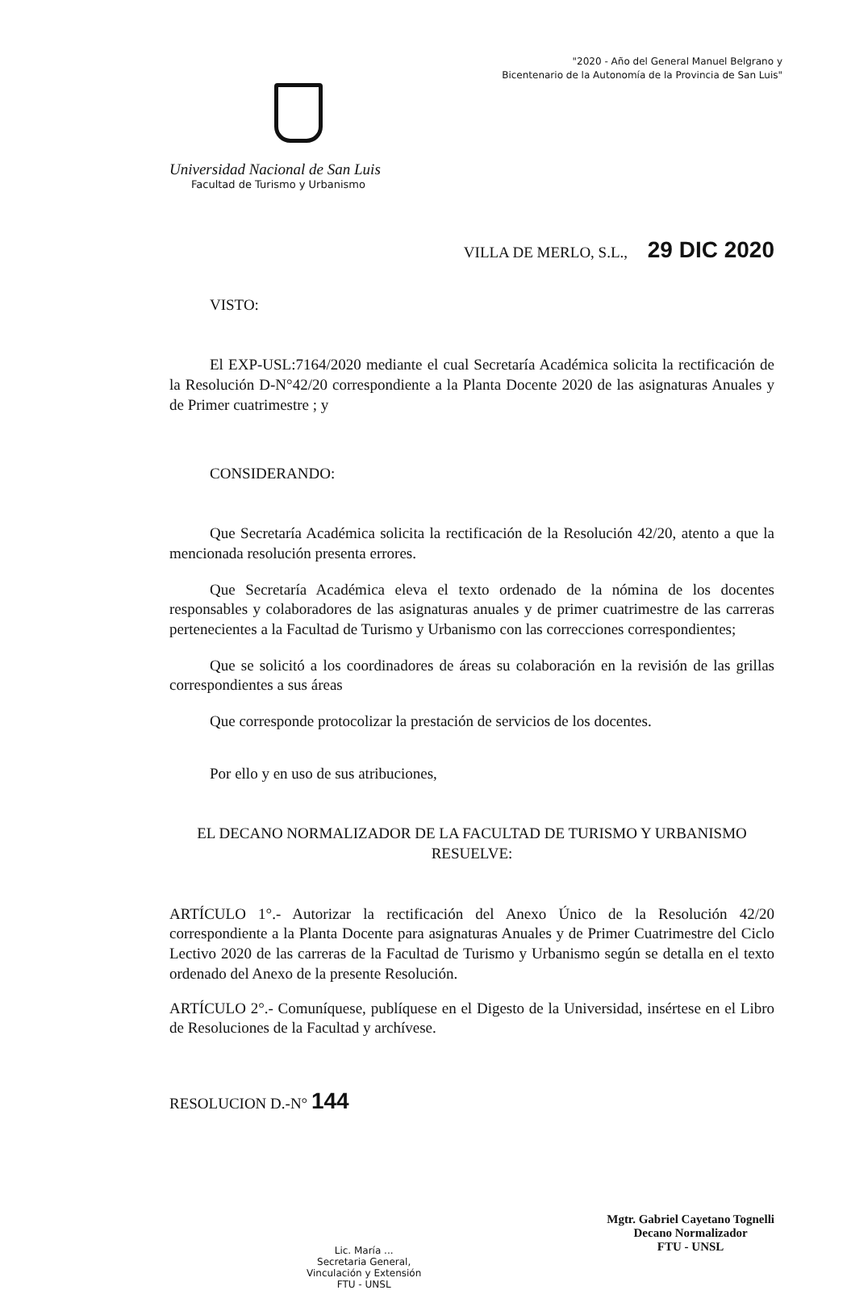"2020 - Año del General Manuel Belgrano y
Bicentenario de la Autonomía de la Provincia de San Luis"
Universidad Nacional de San Luis
Facultad de Turismo y Urbanismo
VILLA DE MERLO, S.L., 29 DIC 2020
VISTO:
El EXP-USL:7164/2020 mediante el cual Secretaría Académica solicita la rectificación de la Resolución D-N°42/20 correspondiente a la Planta Docente 2020 de las asignaturas Anuales y de Primer cuatrimestre ; y
CONSIDERANDO:
Que Secretaría Académica solicita la rectificación de la Resolución 42/20, atento a que la mencionada resolución presenta errores.
Que Secretaría Académica eleva el texto ordenado de la nómina de los docentes responsables y colaboradores de las asignaturas anuales y de primer cuatrimestre de las carreras pertenecientes a la Facultad de Turismo y Urbanismo con las correcciones correspondientes;
Que se solicitó a los coordinadores de áreas su colaboración en la revisión de las grillas correspondientes a sus áreas
Que corresponde protocolizar la prestación de servicios de los docentes.
Por ello y en uso de sus atribuciones,
EL DECANO NORMALIZADOR DE LA FACULTAD DE TURISMO Y URBANISMO
RESUELVE:
ARTÍCULO 1°.- Autorizar la rectificación del Anexo Único de la Resolución 42/20 correspondiente a la Planta Docente para asignaturas Anuales y de Primer Cuatrimestre del Ciclo Lectivo 2020 de las carreras de la Facultad de Turismo y Urbanismo según se detalla en el texto ordenado del Anexo de la presente Resolución.
ARTÍCULO 2°.- Comuníquese, publíquese en el Digesto de la Universidad, insértese en el Libro de Resoluciones de la Facultad y archívese.
RESOLUCION D.-N° 144
Lic. María ...
Secretaria General,
Vinculación y Extensión
FTU - UNSL
Mgtr. Gabriel Cayetano Tognelli
Decano Normalizador
FTU - UNSL